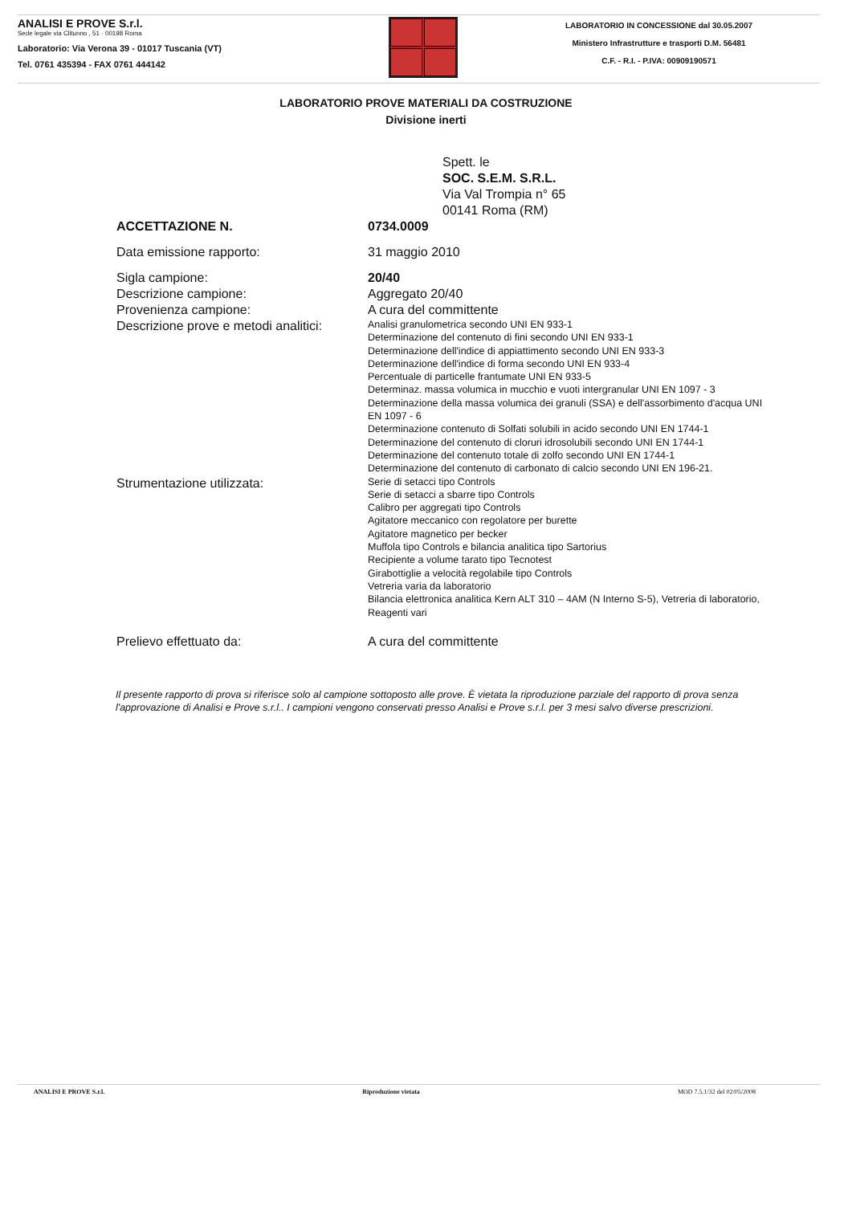ANALISI E PROVE S.r.l.
Sede legale via Clitunno , 51 · 00198 Roma
Laboratorio: Via Verona 39 - 01017 Tuscania (VT)
Tel. 0761 435394 - FAX 0761 444142
LABORATORIO IN CONCESSIONE dal 30.05.2007
Ministero Infrastrutture e trasporti D.M. 56481
C.F. - R.I. - P.IVA: 00909190571
LABORATORIO PROVE MATERIALI DA COSTRUZIONE
Divisione inerti
Spett. le
SOC. S.E.M. S.R.L.
Via Val Trompia n° 65
00141 Roma (RM)
ACCETTAZIONE N. 0734.0009
Data emissione rapporto: 31 maggio 2010
Sigla campione: 20/40
Descrizione campione: Aggregato 20/40
Provenienza campione: A cura del committente
Descrizione prove e metodi analitici:
Analisi granulometrica secondo UNI EN 933-1
Determinazione del contenuto di fini secondo UNI EN 933-1
Determinazione dell'indice di appiattimento secondo UNI EN 933-3
Determinazione dell'indice di forma secondo UNI EN 933-4
Percentuale di particelle frantumate UNI EN 933-5
Determinaz. massa volumica in mucchio e vuoti intergranular UNI EN 1097 - 3
Determinazione della massa volumica dei granuli (SSA) e dell'assorbimento d'acqua UNI EN 1097 - 6
Determinazione contenuto di Solfati solubili in acido secondo UNI EN 1744-1
Determinazione del contenuto di cloruri idrosolubili secondo UNI EN 1744-1
Determinazione del contenuto totale di zolfo secondo UNI EN 1744-1
Determinazione del contenuto di carbonato di calcio secondo UNI EN 196-21.
Strumentazione utilizzata:
Serie di setacci tipo Controls
Serie di setacci a sbarre tipo Controls
Calibro per aggregati tipo Controls
Agitatore meccanico con regolatore per burette
Agitatore magnetico per becker
Muffola tipo Controls e bilancia analitica tipo Sartorius
Recipiente a volume tarato tipo Tecnotest
Girabottiglie a velocità regolabile tipo Controls
Vetreria varia da laboratorio
Bilancia elettronica analitica Kern ALT 310 – 4AM (N Interno S-5), Vetreria di laboratorio, Reagenti vari
Prelievo effettuato da: A cura del committente
Il presente rapporto di prova si riferisce solo al campione sottoposto alle prove. È vietata la riproduzione parziale del rapporto di prova senza l'approvazione di Analisi e Prove s.r.l.. I campioni vengono conservati presso Analisi e Prove s.r.l. per 3 mesi salvo diverse prescrizioni.
ANALISI E PROVE S.r.l. Riproduzione vietata MOD 7.5.1/32 del 02/05/2008